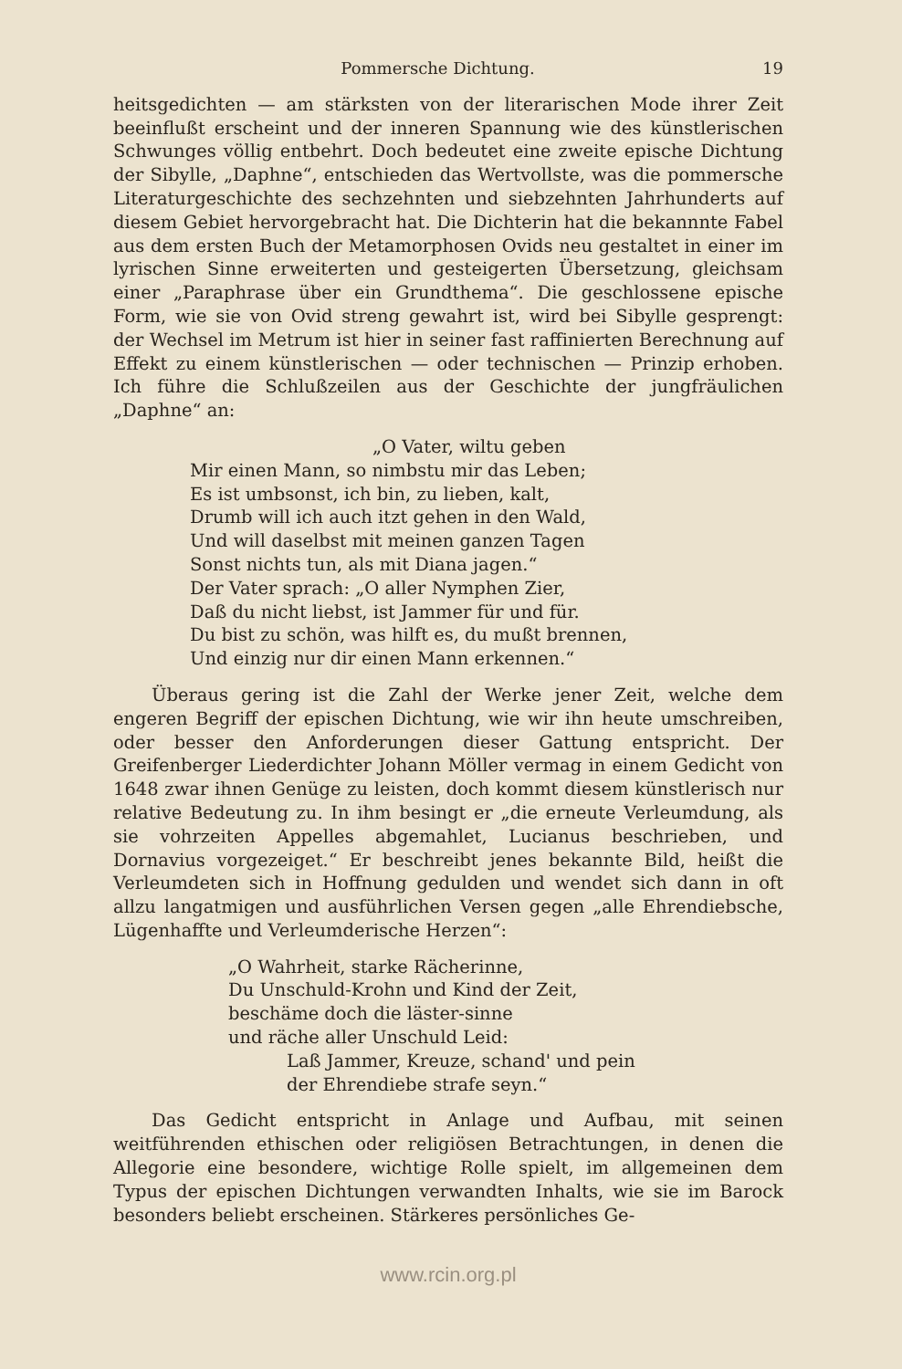Pommersche Dichtung. 19
heitsgedichten — am stärksten von der literarischen Mode ihrer Zeit beeinflußt erscheint und der inneren Spannung wie des künstlerischen Schwunges völlig entbehrt. Doch bedeutet eine zweite epische Dichtung der Sibylle, „Daphne“, entschieden das Wertvollste, was die pommersche Literaturgeschichte des sechzehnten und siebzehnten Jahrhunderts auf diesem Gebiet hervorgebracht hat. Die Dichterin hat die bekannnte Fabel aus dem ersten Buch der Metamorphosen Ovids neu gestaltet in einer im lyrischen Sinne erweiterten und gesteigerten Übersetzung, gleichsam einer „Paraphrase über ein Grundthema“. Die geschlossene epische Form, wie sie von Ovid streng gewahrt ist, wird bei Sibylle gesprengt: der Wechsel im Metrum ist hier in seiner fast raffinierten Berechnung auf Effekt zu einem künstlerischen — oder technischen — Prinzip erhoben. Ich führe die Schlußzeilen aus der Geschichte der jungfräulichen „Daphne“ an:
„O Vater, wiltu geben
Mir einen Mann, so nimbstu mir das Leben;
Es ist umbsonst, ich bin, zu lieben, kalt,
Drumb will ich auch itzt gehen in den Wald,
Und will daselbst mit meinen ganzen Tagen
Sonst nichts tun, als mit Diana jagen.“
Der Vater sprach: „O aller Nymphen Zier,
Daß du nicht liebst, ist Jammer für und für.
Du bist zu schön, was hilft es, du mußt brennen,
Und einzig nur dir einen Mann erkennen.“
Überaus gering ist die Zahl der Werke jener Zeit, welche dem engeren Begriff der epischen Dichtung, wie wir ihn heute umschreiben, oder besser den Anforderungen dieser Gattung entspricht. Der Greifenberger Liederdichter Johann Möller vermag in einem Gedicht von 1648 zwar ihnen Genüge zu leisten, doch kommt diesem künstlerisch nur relative Bedeutung zu. In ihm besingt er „die erneute Verleumdung, als sie vohrzeiten Appelles abgemahlet, Lucianus beschrieben, und Dornavius vorgezeiget.“ Er beschreibt jenes bekannte Bild, heißt die Verleumdeten sich in Hoffnung gedulden und wendet sich dann in oft allzu langatmigen und ausführlichen Versen gegen „alle Ehrendiebsche, Lügenhaffte und Verleumderische Herzen“:
„O Wahrheit, starke Rächerinne,
Du Unschuld-Krohn und Kind der Zeit,
beschäme doch die läster-sinne
und räche aller Unschuld Leid:
Laß Jammer, Kreuze, schand' und pein
der Ehrendiebe strafe seyn.“
Das Gedicht entspricht in Anlage und Aufbau, mit seinen weitführenden ethischen oder religiösen Betrachtungen, in denen die Allegorie eine besondere, wichtige Rolle spielt, im allgemeinen dem Typus der epischen Dichtungen verwandten Inhalts, wie sie im Barock besonders beliebt erscheinen. Stärkeres persönliches Ge-
www.rcin.org.pl